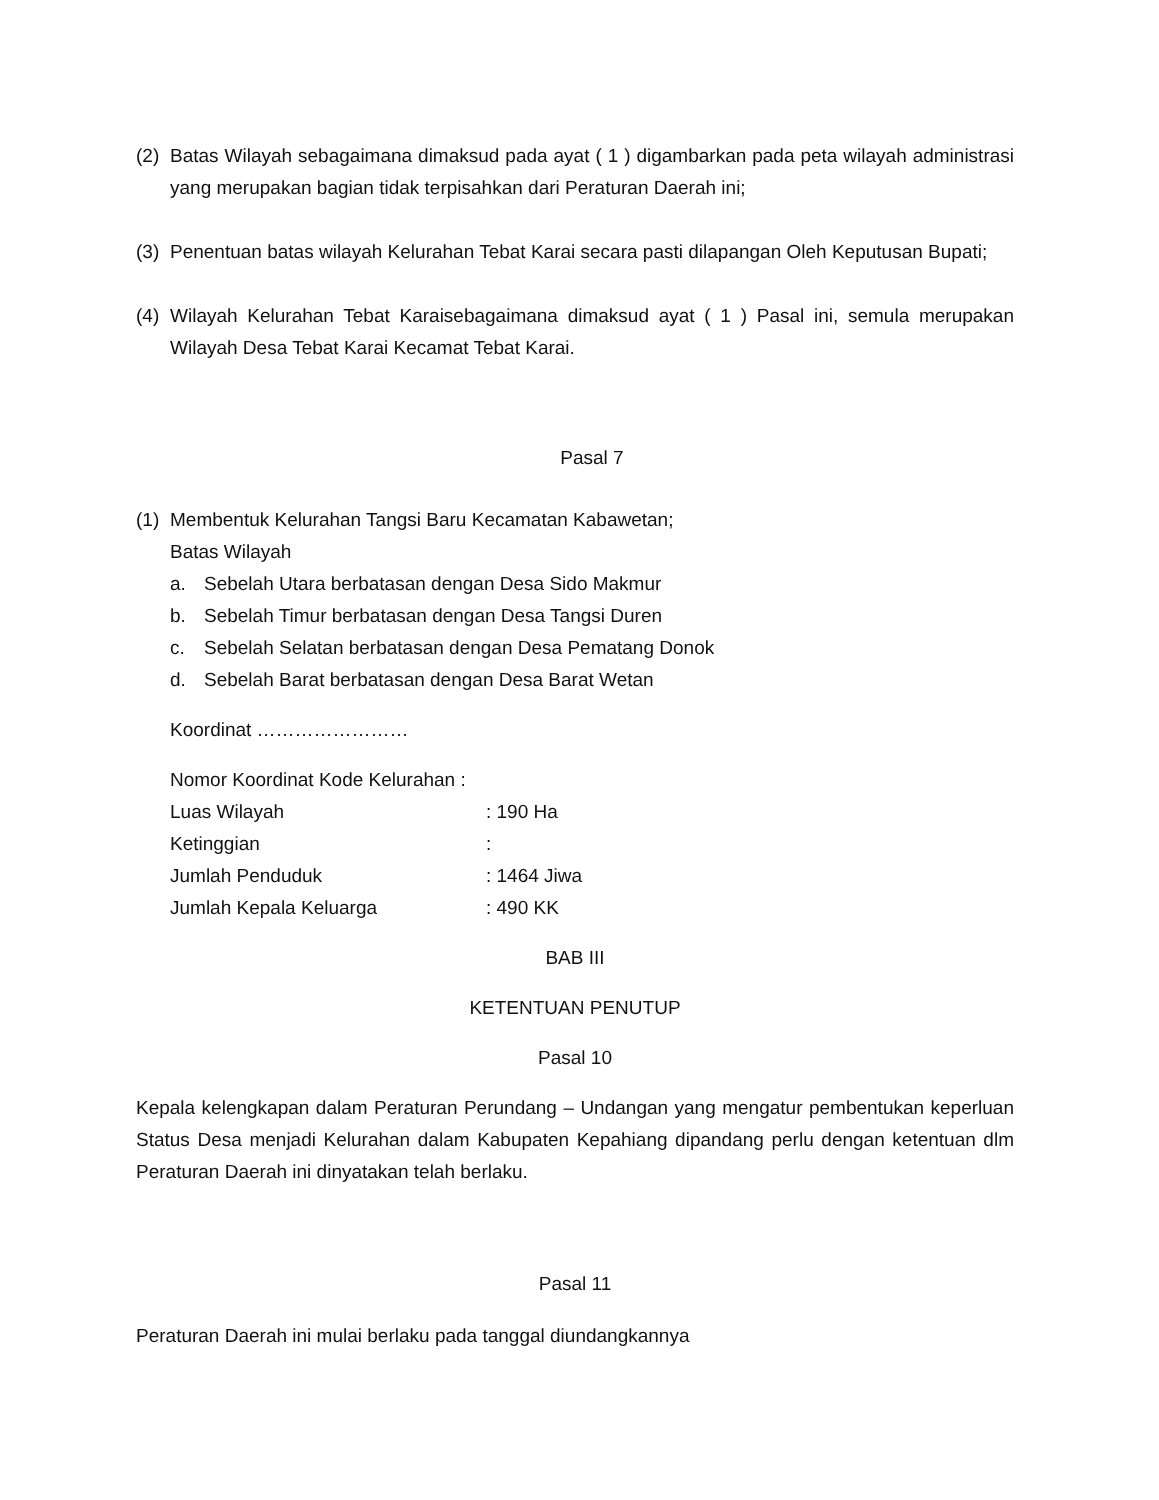(2)
Batas Wilayah sebagaimana dimaksud pada ayat ( 1 ) digambarkan pada peta wilayah administrasi yang merupakan bagian tidak terpisahkan dari Peraturan Daerah ini;
(3)
Penentuan batas wilayah Kelurahan Tebat Karai secara pasti dilapangan Oleh Keputusan Bupati;
(4)
Wilayah Kelurahan Tebat Karaisebagaimana dimaksud ayat ( 1 ) Pasal ini, semula merupakan Wilayah Desa Tebat Karai Kecamat Tebat Karai.
Pasal 7
(1)
Membentuk Kelurahan Tangsi Baru Kecamatan Kabawetan;
Batas Wilayah
a. Sebelah Utara berbatasan dengan Desa Sido Makmur
b. Sebelah Timur berbatasan dengan Desa Tangsi Duren
c. Sebelah Selatan berbatasan dengan Desa Pematang Donok
d. Sebelah Barat berbatasan dengan Desa Barat Wetan
Koordinat ……………………
Nomor Koordinat Kode Kelurahan :
Luas Wilayah: 190 Ha
Ketinggian:
Jumlah Penduduk: 1464 Jiwa
Jumlah Kepala Keluarga: 490 KK
BAB III
KETENTUAN PENUTUP
Pasal 10
Kepala kelengkapan dalam Peraturan Perundang – Undangan yang mengatur pembentukan keperluan Status Desa menjadi Kelurahan dalam Kabupaten Kepahiang dipandang perlu dengan ketentuan dlm Peraturan Daerah ini dinyatakan telah berlaku.
Pasal 11
Peraturan Daerah ini mulai berlaku pada tanggal diundangkannya